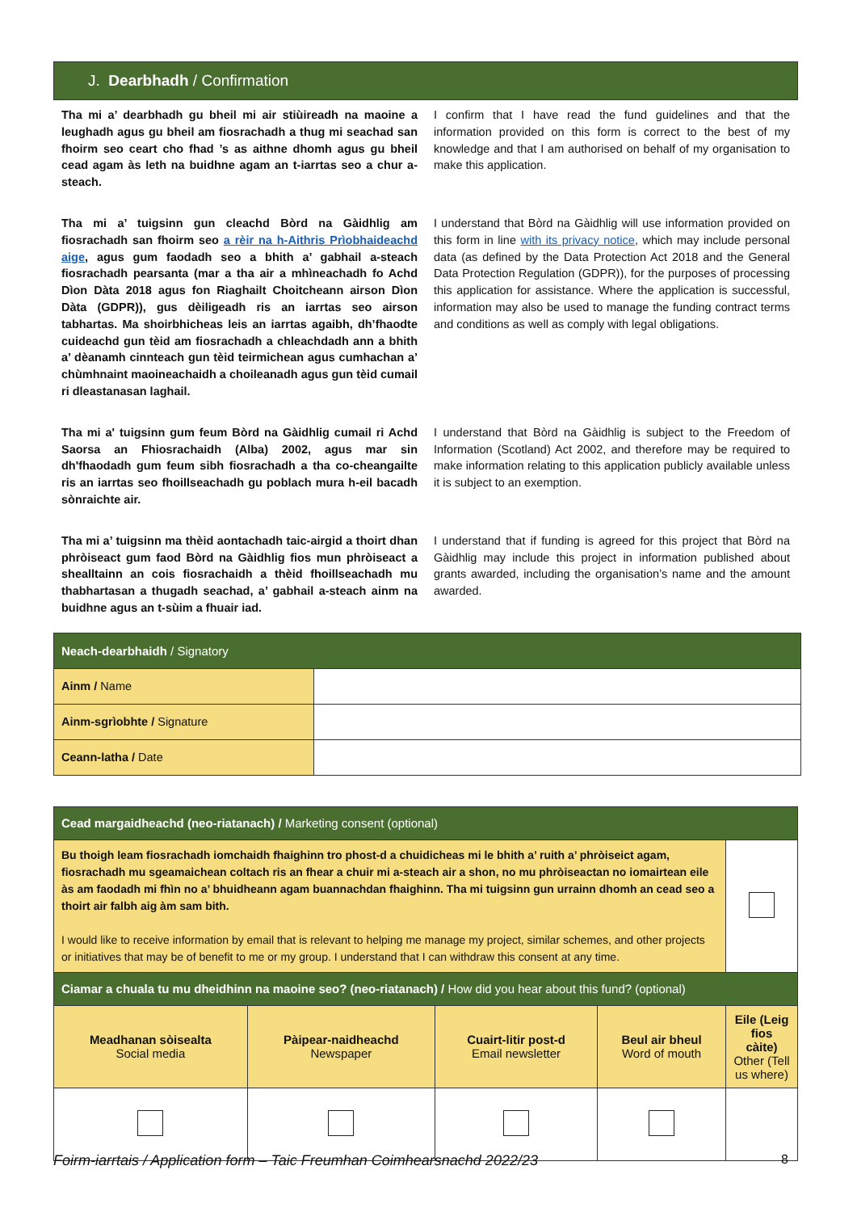J. Dearbhadh / Confirmation
Tha mi a’ dearbhadh gu bheil mi air stiùireadh na maoine a leughadh agus gu bheil am fiosrachadh a thug mi seachad san fhoirm seo ceart cho fhad ’s as aithne dhomh agus gu bheil cead agam às leth na buidhne agam an t-iarrtas seo a chur a-steach.
I confirm that I have read the fund guidelines and that the information provided on this form is correct to the best of my knowledge and that I am authorised on behalf of my organisation to make this application.
Tha mi a’ tuigsinn gun cleachd Bòrd na Gàidhlig am fiosrachadh san fhoirm seo a rèir na h-Aithris Prìobhaideachd aige, agus gum faodadh seo a bhith a’ gabhail a-steach fiosrachadh pearsanta (mar a tha air a mhìneachadh fo Achd Dìon Dàta 2018 agus fon Riaghailt Choitcheann airson Dìon Dàta (GDPR)), gus dèiligeadh ris an iarrtas seo airson tabhartas. Ma shoirbhicheas leis an iarrtas agaibh, dh’fhaodte cuideachd gun tèid am fiosrachadh a chleachdadh ann a bhith a’ dèanamh cinnteach gun tèid teirmichean agus cumhachan a’ chùmhnaint maoineachaidh a choileanadh agus gun tèid cumail ri dleastanasan laghail.
I understand that Bòrd na Gàidhlig will use information provided on this form in line with its privacy notice, which may include personal data (as defined by the Data Protection Act 2018 and the General Data Protection Regulation (GDPR)), for the purposes of processing this application for assistance. Where the application is successful, information may also be used to manage the funding contract terms and conditions as well as comply with legal obligations.
Tha mi a' tuigsinn gum feum Bòrd na Gàidhlig cumail ri Achd Saorsa an Fhiosrachaidh (Alba) 2002, agus mar sin dh'fhaodadh gum feum sibh fiosrachadh a tha co-cheangailte ris an iarrtas seo fhoillseachadh gu poblach mura h-eil bacadh sònraichte air.
I understand that Bòrd na Gàidhlig is subject to the Freedom of Information (Scotland) Act 2002, and therefore may be required to make information relating to this application publicly available unless it is subject to an exemption.
Tha mi a’ tuigsinn ma thèid aontachadh taic-airgid a thoirt dhan phròiseact gum faod Bòrd na Gàidhlig fios mun phròiseact a shealltainn an cois fiosrachaidh a thèid fhoillseachadh mu thabhartasan a thugadh seachad, a’ gabhail a-steach ainm na buidhne agus an t-sùim a fhuair iad.
I understand that if funding is agreed for this project that Bòrd na Gàidhlig may include this project in information published about grants awarded, including the organisation’s name and the amount awarded.
| Neach-dearbhaidh / Signatory | |
| --- | --- |
| Ainm / Name | |
| Ainm-sgrìobhte / Signature | |
| Ceann-latha / Date | |
| Cead margaidheachd (neo-riatanach) / Marketing consent (optional) | | | | |
| --- | --- | --- | --- | --- |
| Bu thoigh leam fiosrachadh iomchaidh fhaighinn tro phost-d a chuidicheas mi le bhith a’ ruith a’ phròiseict agam, fiosrachadh mu sgeamaichean coltach ris an fhear a chuir mi a-steach air a shon, no mu phròiseactan no iomairtean eile às am faodadh mi fhìn no a’ bhuidheann agam buannachdan fhaighinn. Tha mi tuigsinn gun urrainn dhomh an cead seo a thoirt air falbh aig àm sam bith. I would like to receive information by email that is relevant to helping me manage my project, similar schemes, and other projects or initiatives that may be of benefit to me or my group. I understand that I can withdraw this consent at any time. | | | | |
| Ciamar a chuala tu mu dheidhinn na maoine seo? (neo-riatanach) / How did you hear about this fund? (optional) | | | | |
| Meadhanan sòisealta Social media | Pàipear-naidheachd Newspaper | Cuairt-litir post-d Email newsletter | Beul air bheul Word of mouth | Eile (Leig fios càite) Other (Tell us where) |
Foirm-iarrtais / Application form – Taic Freumhan Coimhearsnachd 2022/23 8